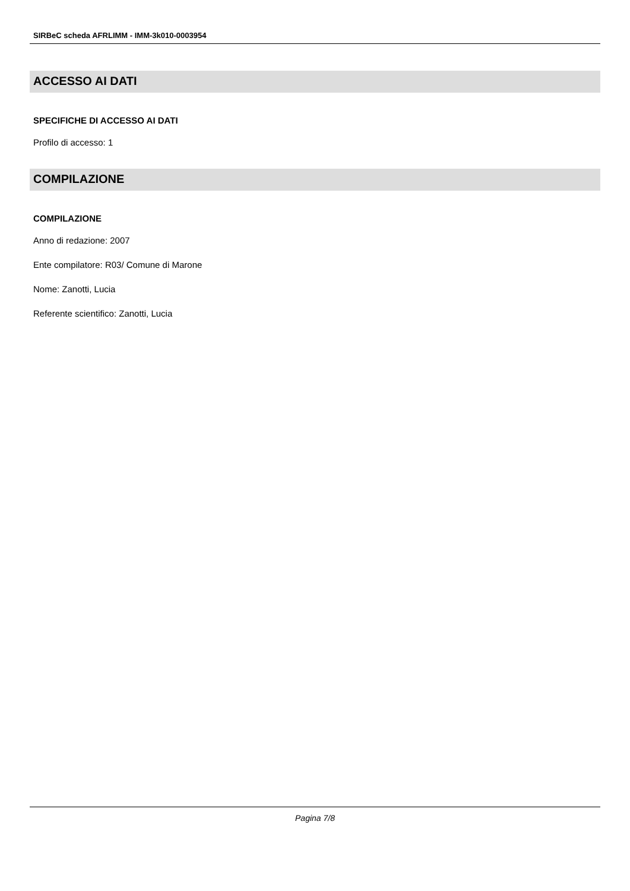SIRBeC scheda AFRLIMM - IMM-3k010-0003954
ACCESSO AI DATI
SPECIFICHE DI ACCESSO AI DATI
Profilo di accesso: 1
COMPILAZIONE
COMPILAZIONE
Anno di redazione: 2007
Ente compilatore: R03/ Comune di Marone
Nome: Zanotti, Lucia
Referente scientifico: Zanotti, Lucia
Pagina 7/8